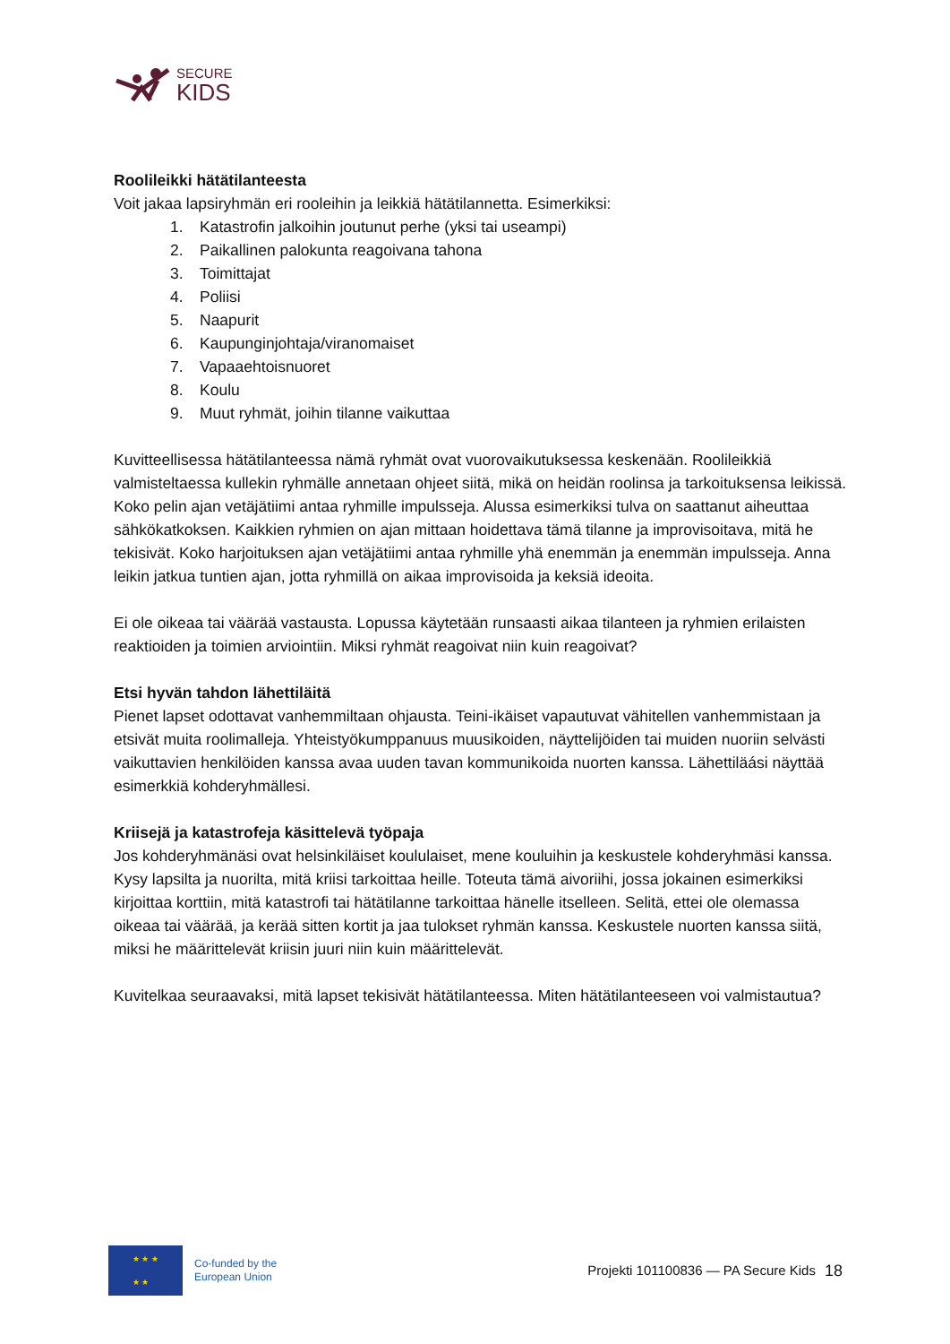SECURE
KIDS
Roolileikki hätätilanteesta
Voit jakaa lapsiryhmän eri rooleihin ja leikkiä hätätilannetta. Esimerkiksi:
1. Katastrofin jalkoihin joutunut perhe (yksi tai useampi)
2. Paikallinen palokunta reagoivana tahona
3. Toimittajat
4. Poliisi
5. Naapurit
6. Kaupunginjohtaja/viranomaiset
7. Vapaaehtoisnuoret
8. Koulu
9. Muut ryhmät, joihin tilanne vaikuttaa
Kuvitteellisessa hätätilanteessa nämä ryhmät ovat vuorovaikutuksessa keskenään. Roolileikkiä valmisteltaessa kullekin ryhmälle annetaan ohjeet siitä, mikä on heidän roolinsa ja tarkoituksensa leikissä. Koko pelin ajan vetäjätiimi antaa ryhmille impulsseja. Alussa esimerkiksi tulva on saattanut aiheuttaa sähkökatkoksen. Kaikkien ryhmien on ajan mittaan hoidettava tämä tilanne ja improvisoitava, mitä he tekisivät. Koko harjoituksen ajan vetäjätiimi antaa ryhmille yhä enemmän ja enemmän impulsseja. Anna leikin jatkua tuntien ajan, jotta ryhmillä on aikaa improvisoida ja keksiä ideoita.
Ei ole oikeaa tai väärää vastausta. Lopussa käytetään runsaasti aikaa tilanteen ja ryhmien erilaisten reaktioiden ja toimien arviointiin. Miksi ryhmät reagoivat niin kuin reagoivat?
Etsi hyvän tahdon lähettiläitä
Pienet lapset odottavat vanhemmiltaan ohjausta. Teini-ikäiset vapautuvat vähitellen vanhemmistaan ja etsivät muita roolimalleja. Yhteistyökumppanuus muusikoiden, näyttelijöiden tai muiden nuoriin selvästi vaikuttavien henkilöiden kanssa avaa uuden tavan kommunikoida nuorten kanssa. Lähettiläási näyttää esimerkkiä kohderyhmällesi.
Kriisejä ja katastrofeja käsittelevä työpaja
Jos kohderyhmänäsi ovat helsinkiläiset koululaiset, mene kouluihin ja keskustele kohderyhmäsi kanssa. Kysy lapsilta ja nuorilta, mitä kriisi tarkoittaa heille. Toteuta tämä aivoriihi, jossa jokainen esimerkiksi kirjoittaa korttiin, mitä katastrofi tai hätätilanne tarkoittaa hänelle itselleen. Selitä, ettei ole olemassa oikeaa tai väärää, ja kerää sitten kortit ja jaa tulokset ryhmän kanssa. Keskustele nuorten kanssa siitä, miksi he määrittelevät kriisin juuri niin kuin määrittelevät.
Kuvitelkaa seuraavaksi, mitä lapset tekisivät hätätilanteessa. Miten hätätilanteeseen voi valmistautua?
★ ★ ★
★ ★
Co-funded by the
European Union
Projekti 101100836 — PA Secure Kids
18